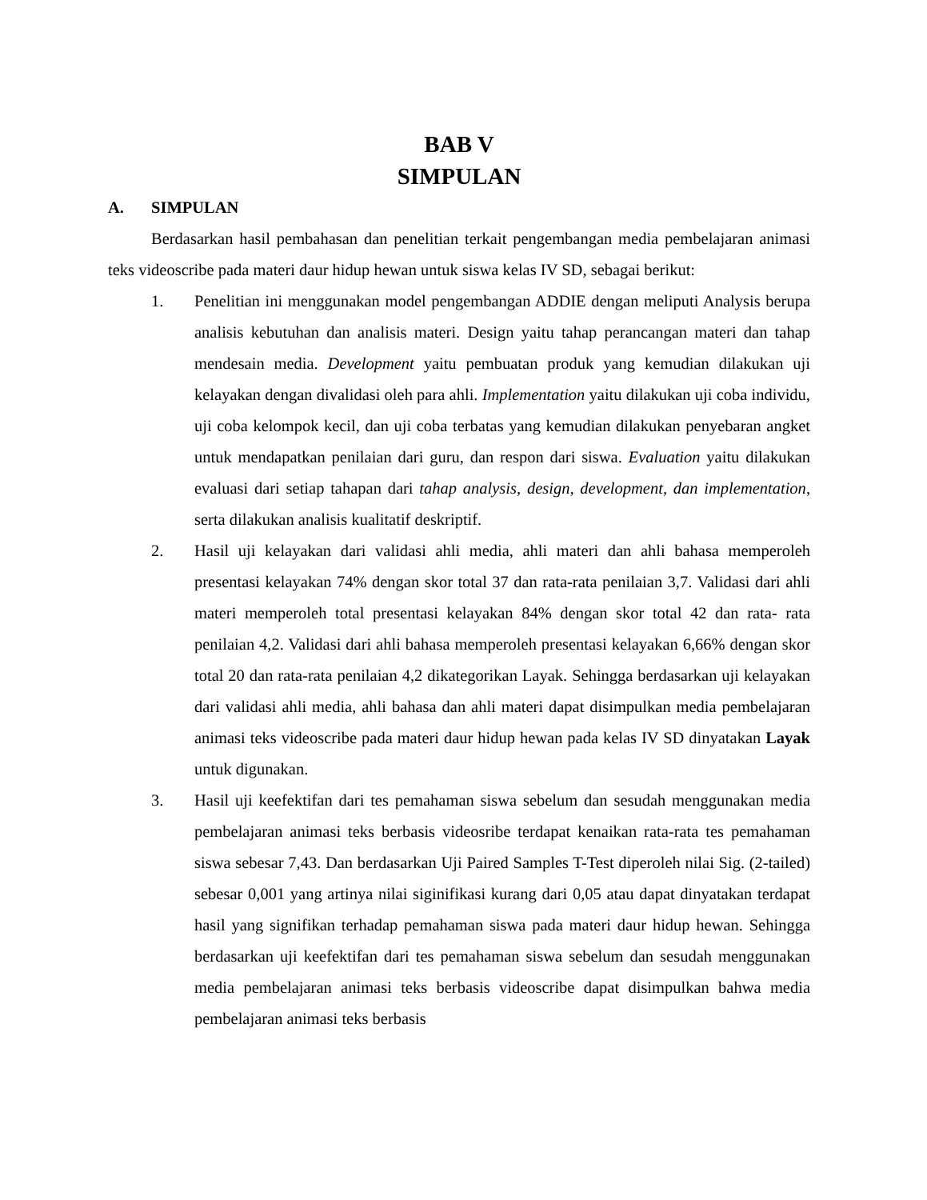BAB V
SIMPULAN
A. SIMPULAN
Berdasarkan hasil pembahasan dan penelitian terkait pengembangan media pembelajaran animasi teks videoscribe pada materi daur hidup hewan untuk siswa kelas IV SD, sebagai berikut:
1. Penelitian ini menggunakan model pengembangan ADDIE dengan meliputi Analysis berupa analisis kebutuhan dan analisis materi. Design yaitu tahap perancangan materi dan tahap mendesain media. Development yaitu pembuatan produk yang kemudian dilakukan uji kelayakan dengan divalidasi oleh para ahli. Implementation yaitu dilakukan uji coba individu, uji coba kelompok kecil, dan uji coba terbatas yang kemudian dilakukan penyebaran angket untuk mendapatkan penilaian dari guru, dan respon dari siswa. Evaluation yaitu dilakukan evaluasi dari setiap tahapan dari tahap analysis, design, development, dan implementation, serta dilakukan analisis kualitatif deskriptif.
2. Hasil uji kelayakan dari validasi ahli media, ahli materi dan ahli bahasa memperoleh presentasi kelayakan 74% dengan skor total 37 dan rata-rata penilaian 3,7. Validasi dari ahli materi memperoleh total presentasi kelayakan 84% dengan skor total 42 dan rata- rata penilaian 4,2. Validasi dari ahli bahasa memperoleh presentasi kelayakan 6,66% dengan skor total 20 dan rata-rata penilaian 4,2 dikategorikan Layak. Sehingga berdasarkan uji kelayakan dari validasi ahli media, ahli bahasa dan ahli materi dapat disimpulkan media pembelajaran animasi teks videoscribe pada materi daur hidup hewan pada kelas IV SD dinyatakan Layak untuk digunakan.
3. Hasil uji keefektifan dari tes pemahaman siswa sebelum dan sesudah menggunakan media pembelajaran animasi teks berbasis videosribe terdapat kenaikan rata-rata tes pemahaman siswa sebesar 7,43. Dan berdasarkan Uji Paired Samples T-Test diperoleh nilai Sig. (2-tailed) sebesar 0,001 yang artinya nilai siginifikasi kurang dari 0,05 atau dapat dinyatakan terdapat hasil yang signifikan terhadap pemahaman siswa pada materi daur hidup hewan. Sehingga berdasarkan uji keefektifan dari tes pemahaman siswa sebelum dan sesudah menggunakan media pembelajaran animasi teks berbasis videoscribe dapat disimpulkan bahwa media pembelajaran animasi teks berbasis